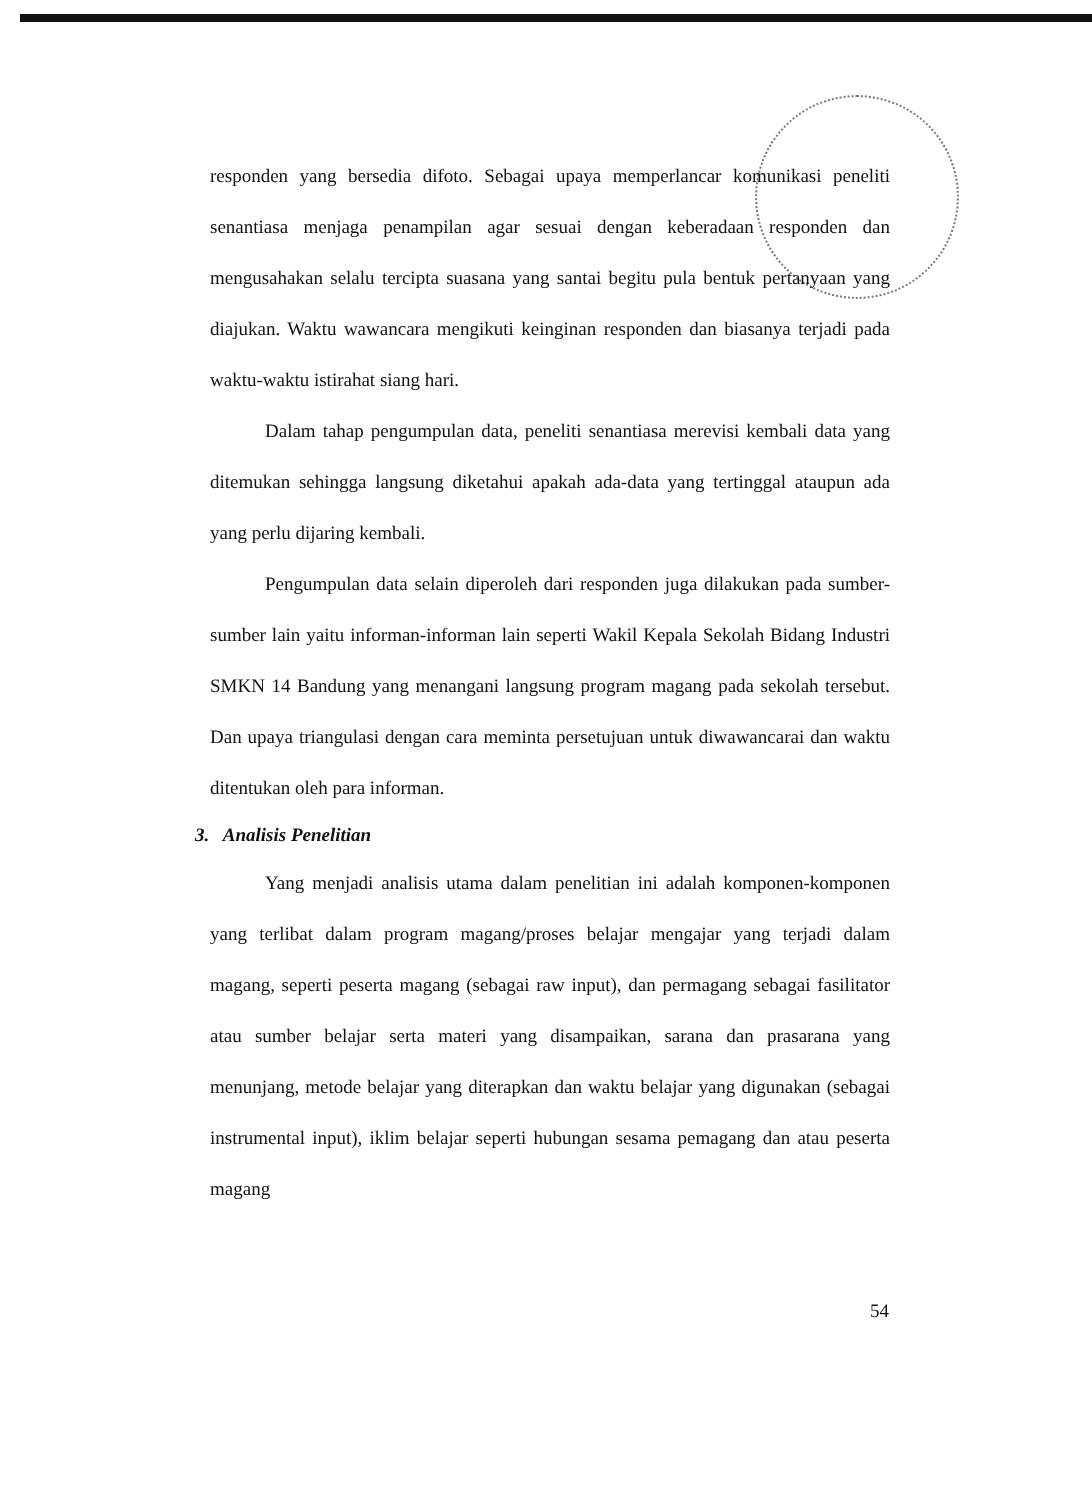responden yang bersedia difoto. Sebagai upaya memperlancar komunikasi peneliti senantiasa menjaga penampilan agar sesuai dengan keberadaan responden dan mengusahakan selalu tercipta suasana yang santai begitu pula bentuk pertanyaan yang diajukan. Waktu wawancara mengikuti keinginan responden dan biasanya terjadi pada waktu-waktu istirahat siang hari.
Dalam tahap pengumpulan data, peneliti senantiasa merevisi kembali data yang ditemukan sehingga langsung diketahui apakah ada-data yang tertinggal ataupun ada yang perlu dijaring kembali.
Pengumpulan data selain diperoleh dari responden juga dilakukan pada sumber-sumber lain yaitu informan-informan lain seperti Wakil Kepala Sekolah Bidang Industri SMKN 14 Bandung yang menangani langsung program magang pada sekolah tersebut. Dan upaya triangulasi dengan cara meminta persetujuan untuk diwawancarai dan waktu ditentukan oleh para informan.
3. Analisis Penelitian
Yang menjadi analisis utama dalam penelitian ini adalah komponen-komponen yang terlibat dalam program magang/proses belajar mengajar yang terjadi dalam magang, seperti peserta magang (sebagai raw input), dan permagang sebagai fasilitator atau sumber belajar serta materi yang disampaikan, sarana dan prasarana yang menunjang, metode belajar yang diterapkan dan waktu belajar yang digunakan (sebagai instrumental input), iklim belajar seperti hubungan sesama pemagang dan atau peserta magang
54